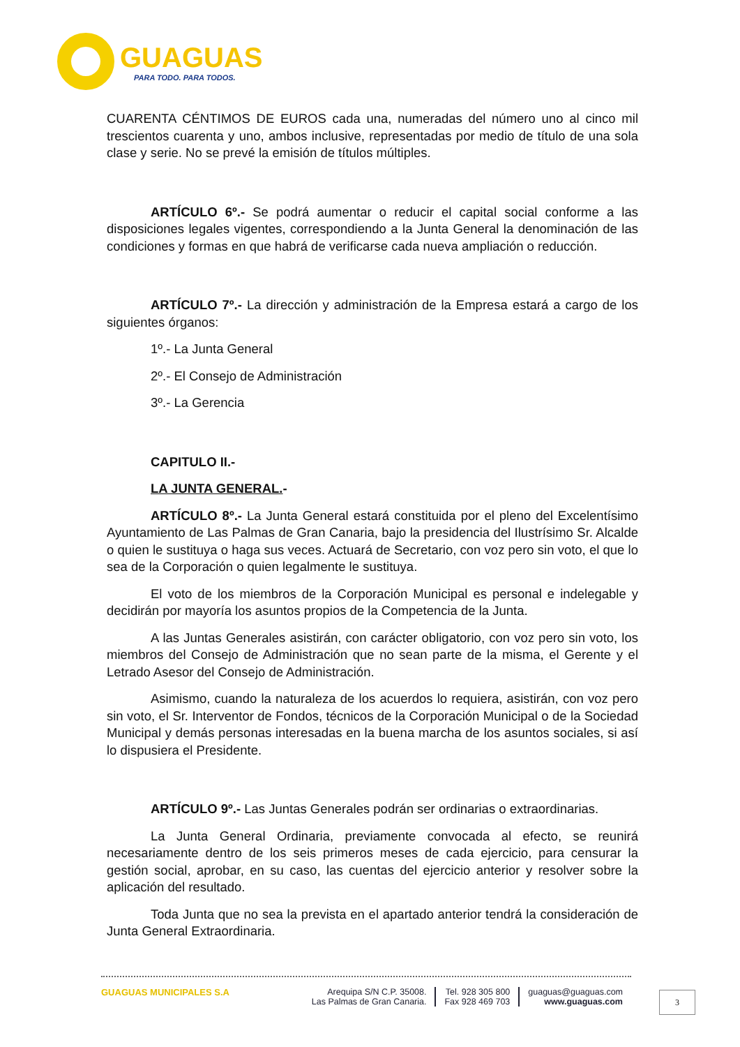GUAGUAS
PARA TODO. PARA TODOS.
CUARENTA CÉNTIMOS DE EUROS cada una, numeradas del número uno al cinco mil trescientos cuarenta y uno, ambos inclusive, representadas por medio de título de una sola clase y serie. No se prevé la emisión de títulos múltiples.
ARTÍCULO 6º.- Se podrá aumentar o reducir el capital social conforme a las disposiciones legales vigentes, correspondiendo a la Junta General la denominación de las condiciones y formas en que habrá de verificarse cada nueva ampliación o reducción.
ARTÍCULO 7º.- La dirección y administración de la Empresa estará a cargo de los siguientes órganos:
1º.- La Junta General
2º.- El Consejo de Administración
3º.- La Gerencia
CAPITULO II.-
LA JUNTA GENERAL.-
ARTÍCULO 8º.- La Junta General estará constituida por el pleno del Excelentísimo Ayuntamiento de Las Palmas de Gran Canaria, bajo la presidencia del Ilustrísimo Sr. Alcalde o quien le sustituya o haga sus veces. Actuará de Secretario, con voz pero sin voto, el que lo sea de la Corporación o quien legalmente le sustituya.
El voto de los miembros de la Corporación Municipal es personal e indelegable y decidirán por mayoría los asuntos propios de la Competencia de la Junta.
A las Juntas Generales asistirán, con carácter obligatorio, con voz pero sin voto, los miembros del Consejo de Administración que no sean parte de la misma, el Gerente y el Letrado Asesor del Consejo de Administración.
Asimismo, cuando la naturaleza de los acuerdos lo requiera, asistirán, con voz pero sin voto, el Sr. Interventor de Fondos, técnicos de la Corporación Municipal o de la Sociedad Municipal y demás personas interesadas en la buena marcha de los asuntos sociales, si así lo dispusiera el Presidente.
ARTÍCULO 9º.- Las Juntas Generales podrán ser ordinarias o extraordinarias.
La Junta General Ordinaria, previamente convocada al efecto, se reunirá necesariamente dentro de los seis primeros meses de cada ejercicio, para censurar la gestión social, aprobar, en su caso, las cuentas del ejercicio anterior y resolver sobre la aplicación del resultado.
Toda Junta que no sea la prevista en el apartado anterior tendrá la consideración de Junta General Extraordinaria.
GUAGUAS MUNICIPALES S.A Arequipa S/N C.P. 35008.
Las Palmas de Gran Canaria.
Tel. 928 305 800
Fax 928 469 703
guaguas@guaguas.com
www.guaguas.com
3